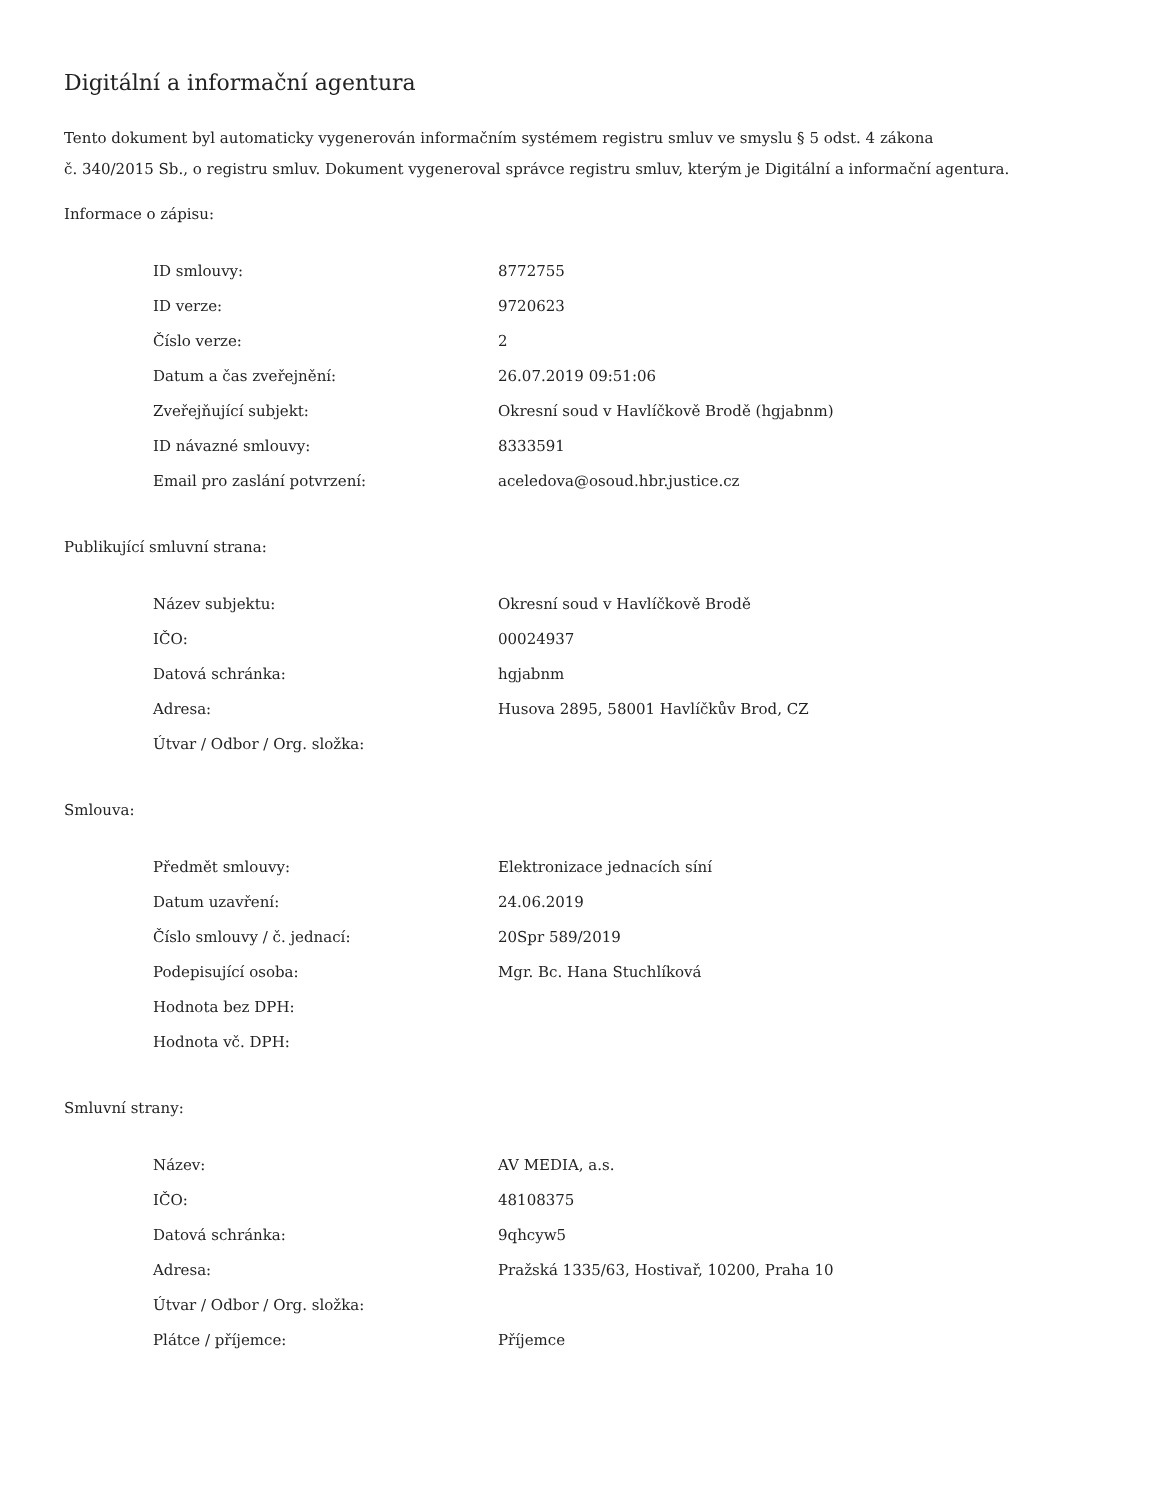Digitální a informační agentura
Tento dokument byl automaticky vygenerován informačním systémem registru smluv ve smyslu § 5 odst. 4 zákona
č. 340/2015 Sb., o registru smluv. Dokument vygeneroval správce registru smluv, kterým je Digitální a informační agentura.
Informace o zápisu:
| ID smlouvy: | 8772755 |
| ID verze: | 9720623 |
| Číslo verze: | 2 |
| Datum a čas zveřejnění: | 26.07.2019 09:51:06 |
| Zveřejňující subjekt: | Okresní soud v Havlíčkově Brodě (hgjabnm) |
| ID návazné smlouvy: | 8333591 |
| Email pro zaslání potvrzení: | aceledova@osoud.hbr.justice.cz |
Publikující smluvní strana:
| Název subjektu: | Okresní soud v Havlíčkově Brodě |
| IČO: | 00024937 |
| Datová schránka: | hgjabnm |
| Adresa: | Husova 2895, 58001 Havlíčkův Brod, CZ |
| Útvar / Odbor / Org. složka: | |
Smlouva:
| Předmět smlouvy: | Elektronizace jednacích síní |
| Datum uzavření: | 24.06.2019 |
| Číslo smlouvy / č. jednací: | 20Spr 589/2019 |
| Podepisující osoba: | Mgr. Bc. Hana Stuchlíková |
| Hodnota bez DPH: | |
| Hodnota vč. DPH: | |
Smluvní strany:
| Název: | AV MEDIA, a.s. |
| IČO: | 48108375 |
| Datová schránka: | 9qhcyw5 |
| Adresa: | Pražská 1335/63, Hostivař, 10200, Praha 10 |
| Útvar / Odbor / Org. složka: | |
| Plátce / příjemce: | Příjemce |